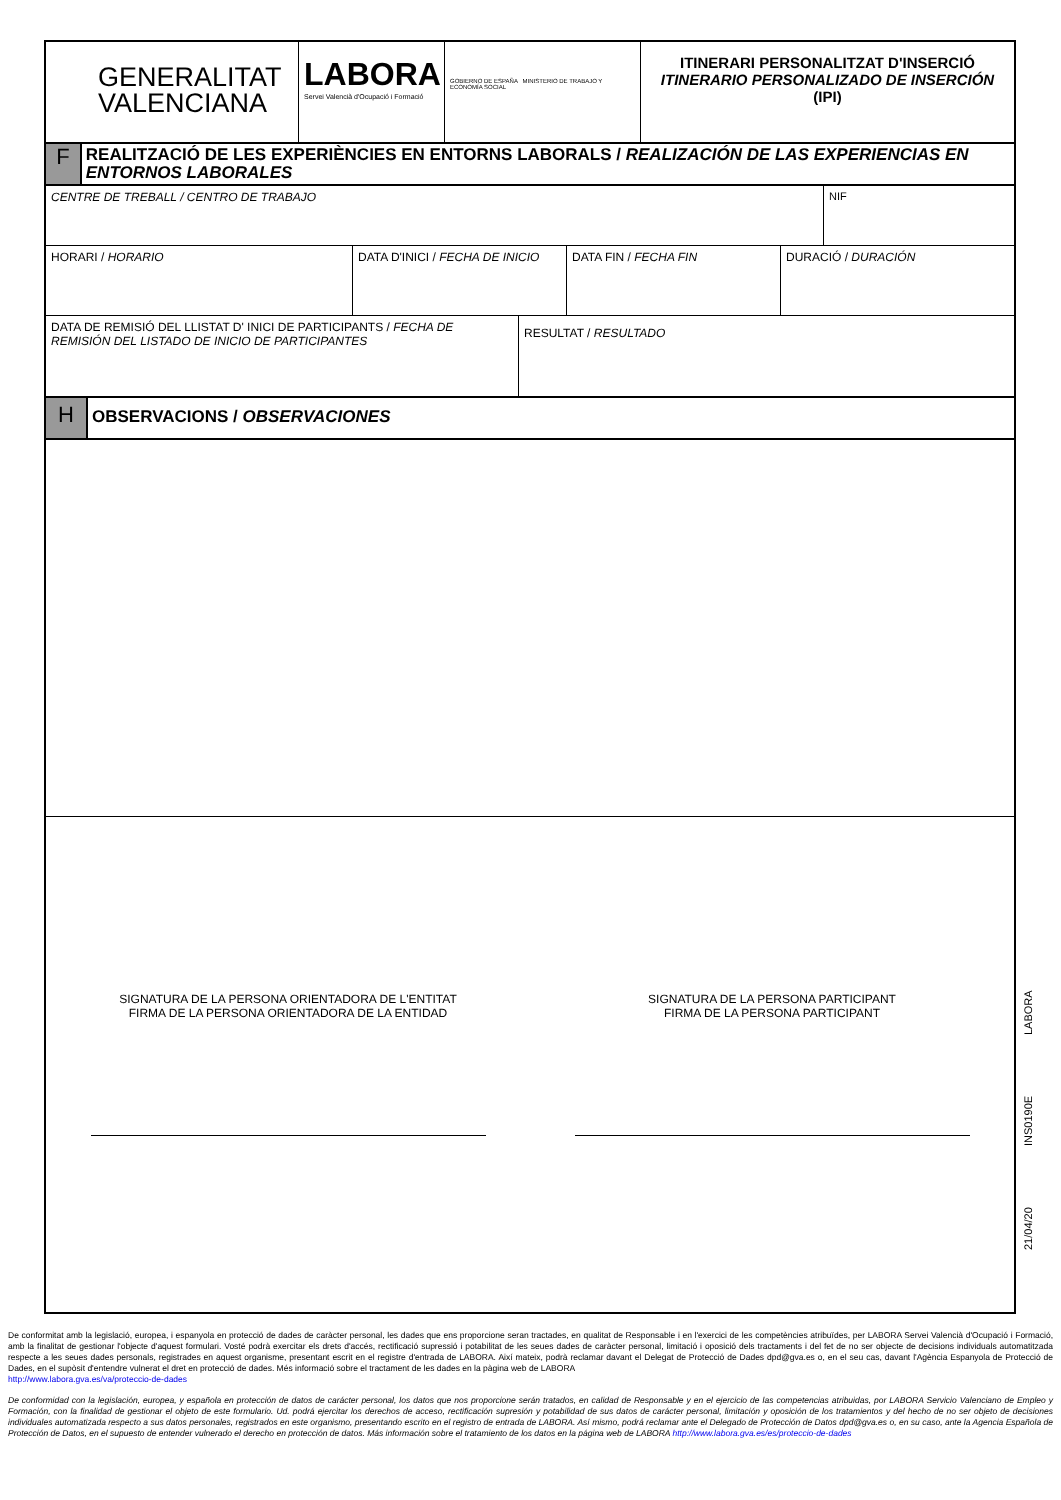GENERALITAT
VALENCIANA
LABORA
Servei Valencià d'Ocupació i Formació
GOBIERNO DE ESPAÑA MINISTERIO DE TRABAJO Y ECONOMÍA SOCIAL
ITINERARI PERSONALITZAT D'INSERCIÓ
ITINERARIO PERSONALIZADO DE INSERCIÓN
(IPI)
F
REALITZACIÓ DE LES EXPERIÈNCIES EN ENTORNS LABORALS / REALIZACIÓN DE LAS EXPERIENCIAS EN ENTORNOS LABORALES
CENTRE DE TREBALL / CENTRO DE TRABAJO
NIF
HORARI / HORARIO DATA D'INICI / FECHA DE INICIO
DATA FIN / FECHA FIN DURACIÓ / DURACIÓN
DATA DE REMISIÓ DEL LLISTAT D' INICI DE PARTICIPANTS / FECHA DE REMISIÓN DEL LISTADO DE INICIO DE PARTICIPANTES
RESULTAT / RESULTADO
H
OBSERVACIONS / OBSERVACIONES
SIGNATURA DE LA PERSONA ORIENTADORA DE L'ENTITAT
FIRMA DE LA PERSONA ORIENTADORA DE LA ENTIDAD
SIGNATURA DE LA PERSONA PARTICIPANT
FIRMA DE LA PERSONA PARTICIPANT
21/04/20 INS0190E LABORA
De conformitat amb la legislació, europea, i espanyola en protecció de dades de caràcter personal, les dades que ens proporcione seran tractades, en qualitat de Responsable i en l'exercici de les competències atribuïdes, per LABORA Servei Valencià d'Ocupació i Formació, amb la finalitat de gestionar l'objecte d'aquest formulari. Vosté podrà exercitar els drets d'accés, rectificació supressió i potabilitat de les seues dades de caràcter personal, limitació i oposició dels tractaments i del fet de no ser objecte de decisions individuals automatitzada respecte a les seues dades personals, registrades en aquest organisme, presentant escrit en el registre d'entrada de LABORA. Així mateix, podrà reclamar davant el Delegat de Protecció de Dades dpd@gva.es o, en el seu cas, davant l'Agència Espanyola de Protecció de Dades, en el supòsit d'entendre vulnerat el dret en protecció de dades. Més informació sobre el tractament de les dades en la pàgina web de LABORA
http://www.labora.gva.es/va/proteccio-de-dades
De conformidad con la legislación, europea, y española en protección de datos de carácter personal, los datos que nos proporcione serán tratados, en calidad de Responsable y en el ejercicio de las competencias atribuidas, por LABORA Servicio Valenciano de Empleo y Formación, con la finalidad de gestionar el objeto de este formulario. Ud. podrá ejercitar los derechos de acceso, rectificación supresión y potabilidad de sus datos de carácter personal, limitación y oposición de los tratamientos y del hecho de no ser objeto de decisiones individuales automatizada respecto a sus datos personales, registrados en este organismo, presentando escrito en el registro de entrada de LABORA. Así mismo, podrá reclamar ante el Delegado de Protección de Datos dpd@gva.es o, en su caso, ante la Agencia Española de Protección de Datos, en el supuesto de entender vulnerado el derecho en protección de datos. Más información sobre el tratamiento de los datos en la página web de LABORA http://www.labora.gva.es/es/proteccio-de-dades